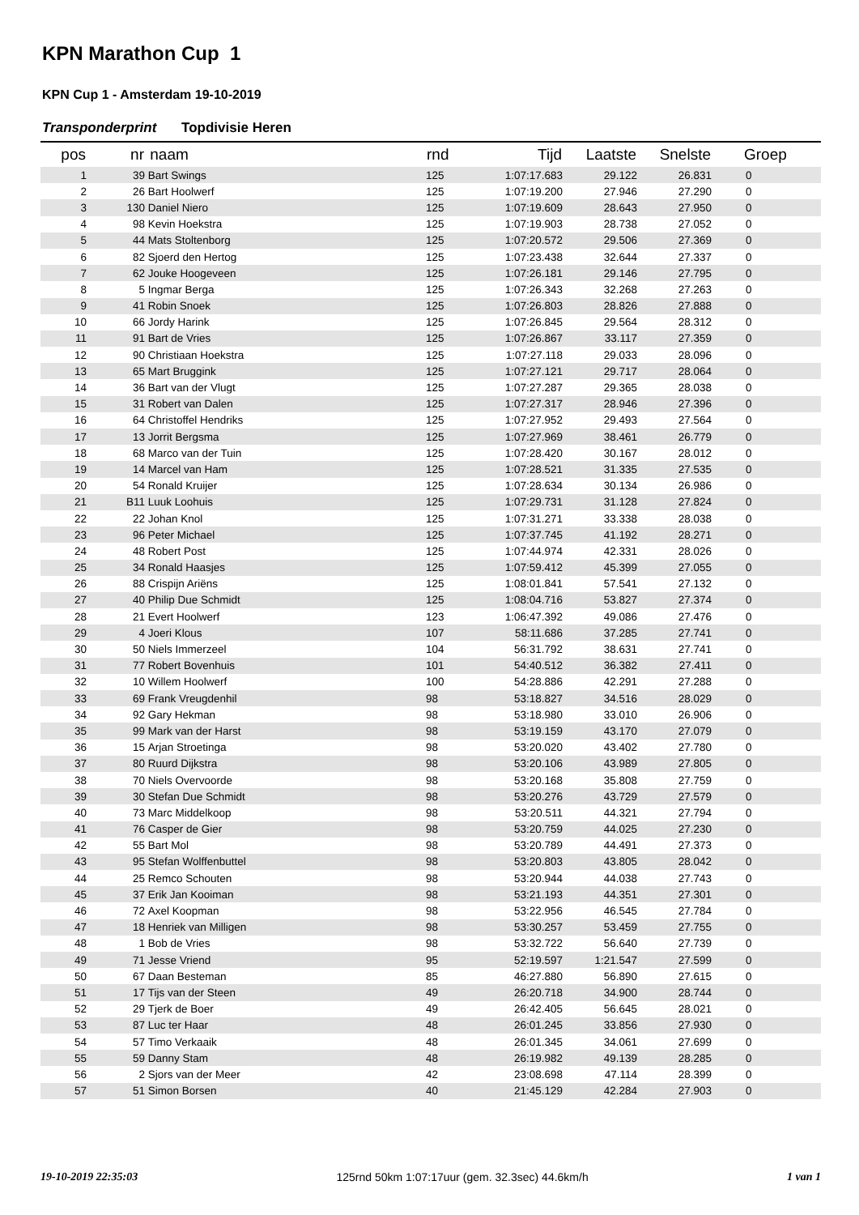KPN Marathon Cup 1
KPN Cup 1 - Amsterdam 19-10-2019
Transponderprint Topdivisie Heren
| pos | nr | naam | rnd | Tijd | Laatste | Snelste | Groep |
| --- | --- | --- | --- | --- | --- | --- | --- |
| 1 | 39 | Bart Swings | 125 | 1:07:17.683 | 29.122 | 26.831 | 0 |
| 2 | 26 | Bart Hoolwerf | 125 | 1:07:19.200 | 27.946 | 27.290 | 0 |
| 3 | 130 | Daniel Niero | 125 | 1:07:19.609 | 28.643 | 27.950 | 0 |
| 4 | 98 | Kevin Hoekstra | 125 | 1:07:19.903 | 28.738 | 27.052 | 0 |
| 5 | 44 | Mats Stoltenborg | 125 | 1:07:20.572 | 29.506 | 27.369 | 0 |
| 6 | 82 | Sjoerd den Hertog | 125 | 1:07:23.438 | 32.644 | 27.337 | 0 |
| 7 | 62 | Jouke Hoogeveen | 125 | 1:07:26.181 | 29.146 | 27.795 | 0 |
| 8 | 5 | Ingmar Berga | 125 | 1:07:26.343 | 32.268 | 27.263 | 0 |
| 9 | 41 | Robin Snoek | 125 | 1:07:26.803 | 28.826 | 27.888 | 0 |
| 10 | 66 | Jordy Harink | 125 | 1:07:26.845 | 29.564 | 28.312 | 0 |
| 11 | 91 | Bart de Vries | 125 | 1:07:26.867 | 33.117 | 27.359 | 0 |
| 12 | 90 | Christiaan Hoekstra | 125 | 1:07:27.118 | 29.033 | 28.096 | 0 |
| 13 | 65 | Mart Bruggink | 125 | 1:07:27.121 | 29.717 | 28.064 | 0 |
| 14 | 36 | Bart van der Vlugt | 125 | 1:07:27.287 | 29.365 | 28.038 | 0 |
| 15 | 31 | Robert van Dalen | 125 | 1:07:27.317 | 28.946 | 27.396 | 0 |
| 16 | 64 | Christoffel Hendriks | 125 | 1:07:27.952 | 29.493 | 27.564 | 0 |
| 17 | 13 | Jorrit Bergsma | 125 | 1:07:27.969 | 38.461 | 26.779 | 0 |
| 18 | 68 | Marco van der Tuin | 125 | 1:07:28.420 | 30.167 | 28.012 | 0 |
| 19 | 14 | Marcel van Ham | 125 | 1:07:28.521 | 31.335 | 27.535 | 0 |
| 20 | 54 | Ronald Kruijer | 125 | 1:07:28.634 | 30.134 | 26.986 | 0 |
| 21 | B11 | Luuk Loohuis | 125 | 1:07:29.731 | 31.128 | 27.824 | 0 |
| 22 | 22 | Johan Knol | 125 | 1:07:31.271 | 33.338 | 28.038 | 0 |
| 23 | 96 | Peter Michael | 125 | 1:07:37.745 | 41.192 | 28.271 | 0 |
| 24 | 48 | Robert Post | 125 | 1:07:44.974 | 42.331 | 28.026 | 0 |
| 25 | 34 | Ronald Haasjes | 125 | 1:07:59.412 | 45.399 | 27.055 | 0 |
| 26 | 88 | Crispijn Ariëns | 125 | 1:08:01.841 | 57.541 | 27.132 | 0 |
| 27 | 40 | Philip Due Schmidt | 125 | 1:08:04.716 | 53.827 | 27.374 | 0 |
| 28 | 21 | Evert Hoolwerf | 123 | 1:06:47.392 | 49.086 | 27.476 | 0 |
| 29 | 4 | Joeri Klous | 107 | 58:11.686 | 37.285 | 27.741 | 0 |
| 30 | 50 | Niels Immerzeel | 104 | 56:31.792 | 38.631 | 27.741 | 0 |
| 31 | 77 | Robert Bovenhuis | 101 | 54:40.512 | 36.382 | 27.411 | 0 |
| 32 | 10 | Willem Hoolwerf | 100 | 54:28.886 | 42.291 | 27.288 | 0 |
| 33 | 69 | Frank Vreugdenhil | 98 | 53:18.827 | 34.516 | 28.029 | 0 |
| 34 | 92 | Gary Hekman | 98 | 53:18.980 | 33.010 | 26.906 | 0 |
| 35 | 99 | Mark van der Harst | 98 | 53:19.159 | 43.170 | 27.079 | 0 |
| 36 | 15 | Arjan Stroetinga | 98 | 53:20.020 | 43.402 | 27.780 | 0 |
| 37 | 80 | Ruurd Dijkstra | 98 | 53:20.106 | 43.989 | 27.805 | 0 |
| 38 | 70 | Niels Overvoorde | 98 | 53:20.168 | 35.808 | 27.759 | 0 |
| 39 | 30 | Stefan Due Schmidt | 98 | 53:20.276 | 43.729 | 27.579 | 0 |
| 40 | 73 | Marc Middelkoop | 98 | 53:20.511 | 44.321 | 27.794 | 0 |
| 41 | 76 | Casper de Gier | 98 | 53:20.759 | 44.025 | 27.230 | 0 |
| 42 | 55 | Bart Mol | 98 | 53:20.789 | 44.491 | 27.373 | 0 |
| 43 | 95 | Stefan Wolffenbuttel | 98 | 53:20.803 | 43.805 | 28.042 | 0 |
| 44 | 25 | Remco Schouten | 98 | 53:20.944 | 44.038 | 27.743 | 0 |
| 45 | 37 | Erik Jan Kooiman | 98 | 53:21.193 | 44.351 | 27.301 | 0 |
| 46 | 72 | Axel Koopman | 98 | 53:22.956 | 46.545 | 27.784 | 0 |
| 47 | 18 | Henriek van Milligen | 98 | 53:30.257 | 53.459 | 27.755 | 0 |
| 48 | 1 | Bob de Vries | 98 | 53:32.722 | 56.640 | 27.739 | 0 |
| 49 | 71 | Jesse Vriend | 95 | 52:19.597 | 1:21.547 | 27.599 | 0 |
| 50 | 67 | Daan Besteman | 85 | 46:27.880 | 56.890 | 27.615 | 0 |
| 51 | 17 | Tijs van der Steen | 49 | 26:20.718 | 34.900 | 28.744 | 0 |
| 52 | 29 | Tjerk de Boer | 49 | 26:42.405 | 56.645 | 28.021 | 0 |
| 53 | 87 | Luc ter Haar | 48 | 26:01.245 | 33.856 | 27.930 | 0 |
| 54 | 57 | Timo Verkaaik | 48 | 26:01.345 | 34.061 | 27.699 | 0 |
| 55 | 59 | Danny Stam | 48 | 26:19.982 | 49.139 | 28.285 | 0 |
| 56 | 2 | Sjors van der Meer | 42 | 23:08.698 | 47.114 | 28.399 | 0 |
| 57 | 51 | Simon Borsen | 40 | 21:45.129 | 42.284 | 27.903 | 0 |
19-10-2019 22:35:03 125rnd 50km 1:07:17uur (gem. 32.3sec) 44.6km/h 1 van 1